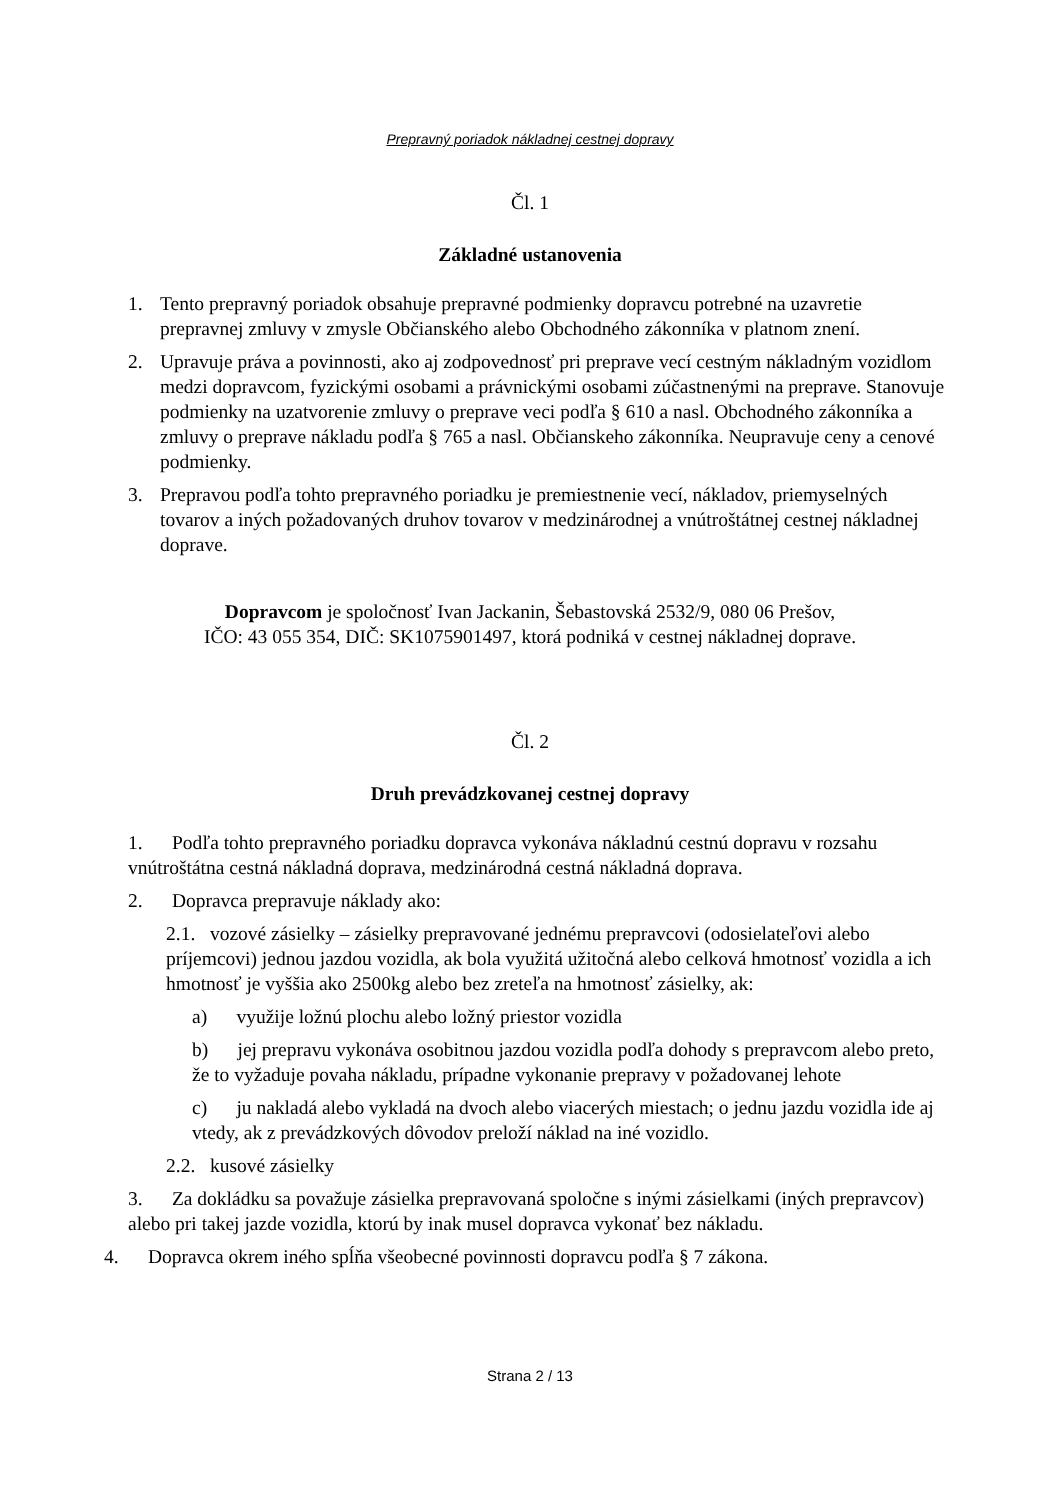Prepravný poriadok nákladnej cestnej dopravy
Čl. 1
Základné ustanovenia
1. Tento prepravný poriadok obsahuje prepravné podmienky dopravcu potrebné na uzavretie prepravnej zmluvy v zmysle Občianského alebo Obchodného zákonníka v platnom znení.
2. Upravuje práva a povinnosti, ako aj zodpovednosť pri preprave vecí cestným nákladným vozidlom medzi dopravcom, fyzickými osobami a právnickými osobami zúčastnenými na preprave. Stanovuje podmienky na uzatvorenie zmluvy o preprave veci podľa § 610 a nasl. Obchodného zákonníka a zmluvy o preprave nákladu podľa § 765 a nasl. Občianskeho zákonníka. Neupravuje ceny a cenové podmienky.
3. Prepravou podľa tohto prepravného poriadku je premiestnenie vecí, nákladov, priemyselných tovarov a iných požadovaných druhov tovarov v medzinárodnej a vnútroštátnej cestnej nákladnej doprave.
Dopravcom je spoločnosť Ivan Jackanin, Šebastovská 2532/9, 080 06 Prešov,
IČO: 43 055 354, DIČ: SK1075901497, ktorá podniká v cestnej nákladnej doprave.
Čl. 2
Druh prevádzkovanej cestnej dopravy
1. Podľa tohto prepravného poriadku dopravca vykonáva nákladnú cestnú dopravu v rozsahu vnútroštátna cestná nákladná doprava, medzinárodná cestná nákladná doprava.
2. Dopravca prepravuje náklady ako:
2.1. vozové zásielky – zásielky prepravované jednému prepravcovi (odosielateľovi alebo príjemcovi) jednou jazdou vozidla, ak bola využitá užitočná alebo celková hmotnosť vozidla a ich hmotnosť je vyššia ako 2500kg alebo bez zreteľa na hmotnosť zásielky, ak:
a) využije ložnú plochu alebo ložný priestor vozidla
b) jej prepravu vykonáva osobitnou jazdou vozidla podľa dohody s prepravcom alebo preto, že to vyžaduje povaha nákladu, prípadne vykonanie prepravy v požadovanej lehote
c) ju nakladá alebo vykladá na dvoch alebo viacerých miestach; o jednu jazdu vozidla ide aj vtedy, ak z prevádzkových dôvodov preloží náklad na iné vozidlo.
2.2. kusové zásielky
3. Za dokládku sa považuje zásielka prepravovaná spoločne s inými zásielkami (iných prepravcov) alebo pri takej jazde vozidla, ktorú by inak musel dopravca vykonať bez nákladu.
4. Dopravca okrem iného spĺňa všeobecné povinnosti dopravcu podľa § 7 zákona.
Strana 2 / 13